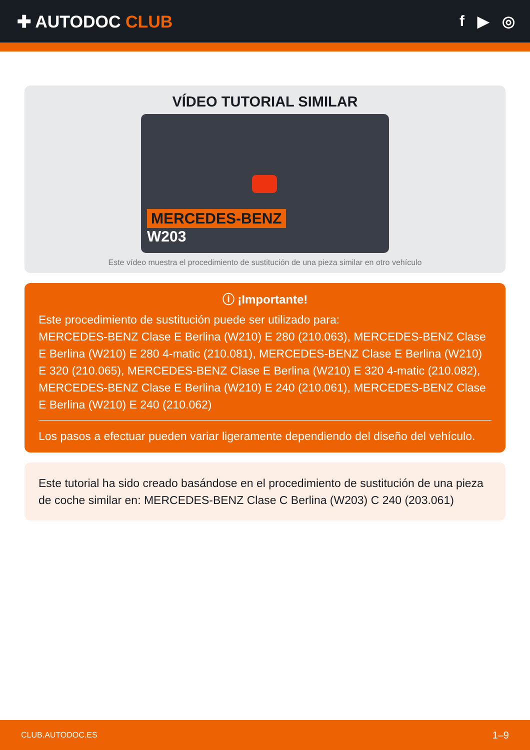✚ AUTODOC CLUB f ▶ ◎
VÍDEO TUTORIAL SIMILAR
MERCEDES-BENZ
W203
Este vídeo muestra el procedimiento de sustitución de una pieza similar en otro vehículo
ⓘ ¡Importante!
Este procedimiento de sustitución puede ser utilizado para:
MERCEDES-BENZ Clase E Berlina (W210) E 280 (210.063), MERCEDES-BENZ Clase E Berlina (W210) E 280 4-matic (210.081), MERCEDES-BENZ Clase E Berlina (W210) E 320 (210.065), MERCEDES-BENZ Clase E Berlina (W210) E 320 4-matic (210.082), MERCEDES-BENZ Clase E Berlina (W210) E 240 (210.061), MERCEDES-BENZ Clase E Berlina (W210) E 240 (210.062)
Los pasos a efectuar pueden variar ligeramente dependiendo del diseño del vehículo.
Este tutorial ha sido creado basándose en el procedimiento de sustitución de una pieza de coche similar en: MERCEDES-BENZ Clase C Berlina (W203) C 240 (203.061)
CLUB.AUTODOC.ES 1–9